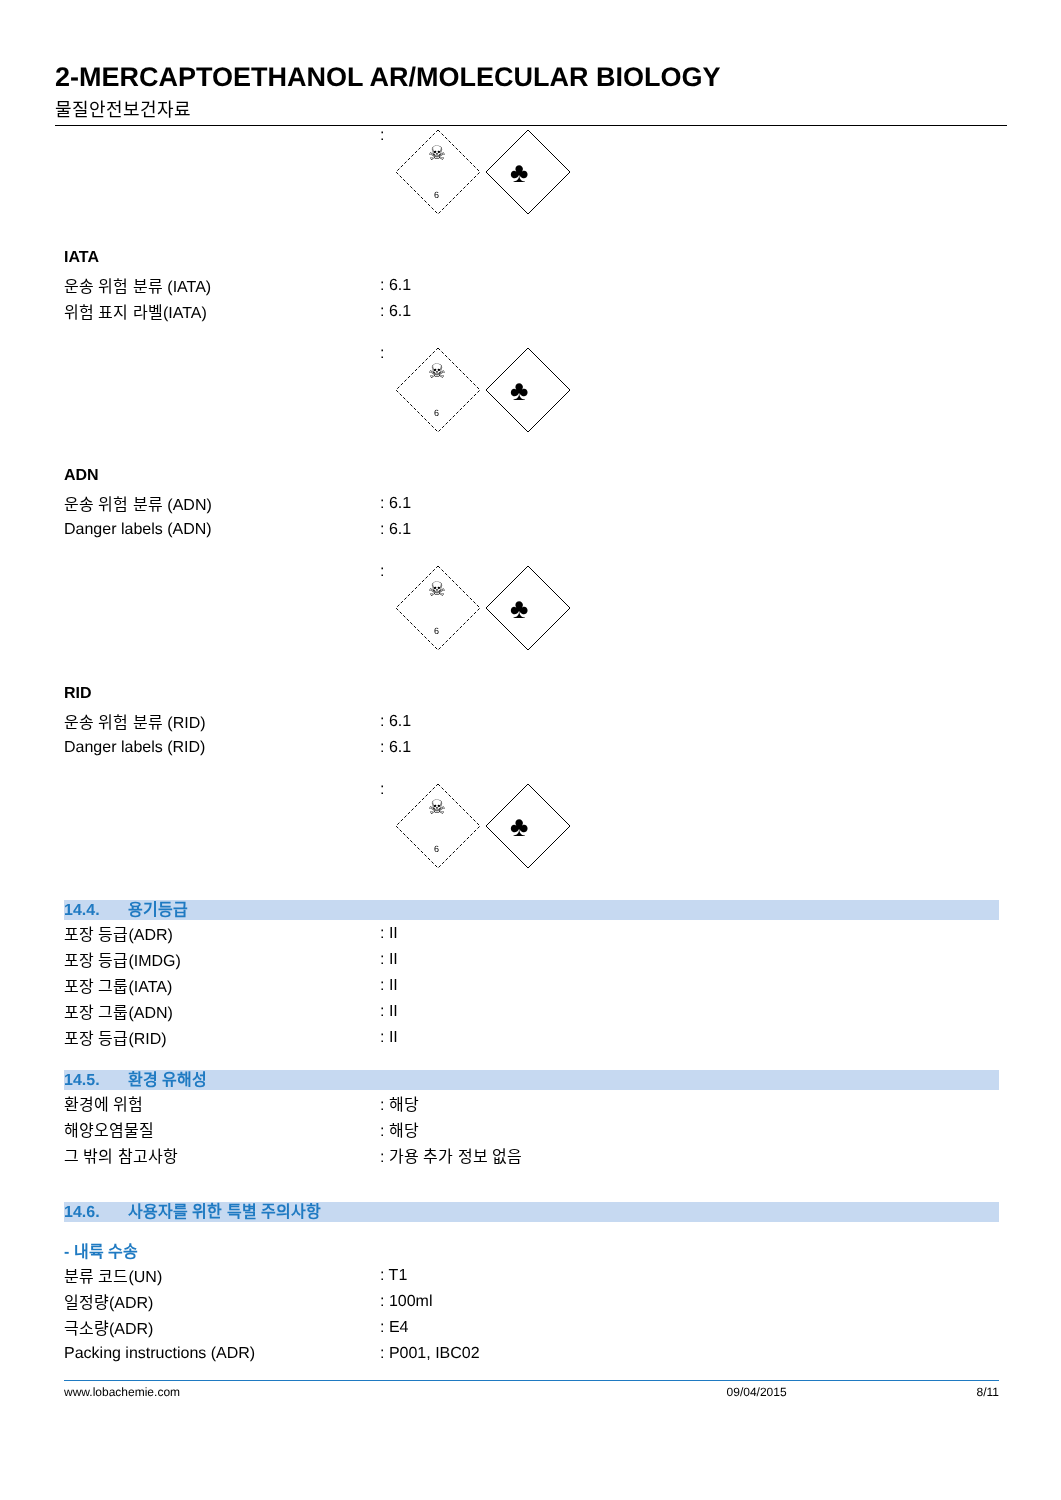2-MERCAPTOETHANOL AR/MOLECULAR BIOLOGY
물질안전보건자료
:
6
☠
♣
IATA
운송 위험 분류 (IATA) : 6.1
위험 표지 라벨(IATA) : 6.1
:
6
☠
♣
ADN
운송 위험 분류 (ADN) : 6.1
Danger labels (ADN) : 6.1
:
6
☠
♣
RID
운송 위험 분류 (RID) : 6.1
Danger labels (RID) : 6.1
:
6
☠
♣
14.4. 용기등급
포장 등급(ADR) : II
포장 등급(IMDG) : II
포장 그룹(IATA) : II
포장 그룹(ADN) : II
포장 등급(RID) : II
14.5. 환경 유해성
환경에 위험 : 해당
해양오염물질 : 해당
그 밖의 참고사항 : 가용 추가 정보 없음
14.6. 사용자를 위한 특별 주의사항
- 내륙 수송
분류 코드(UN) : T1
일정량(ADR) : 100ml
극소량(ADR) : E4
Packing instructions (ADR) : P001, IBC02
www.lobachemie.com 09/04/2015 8/11